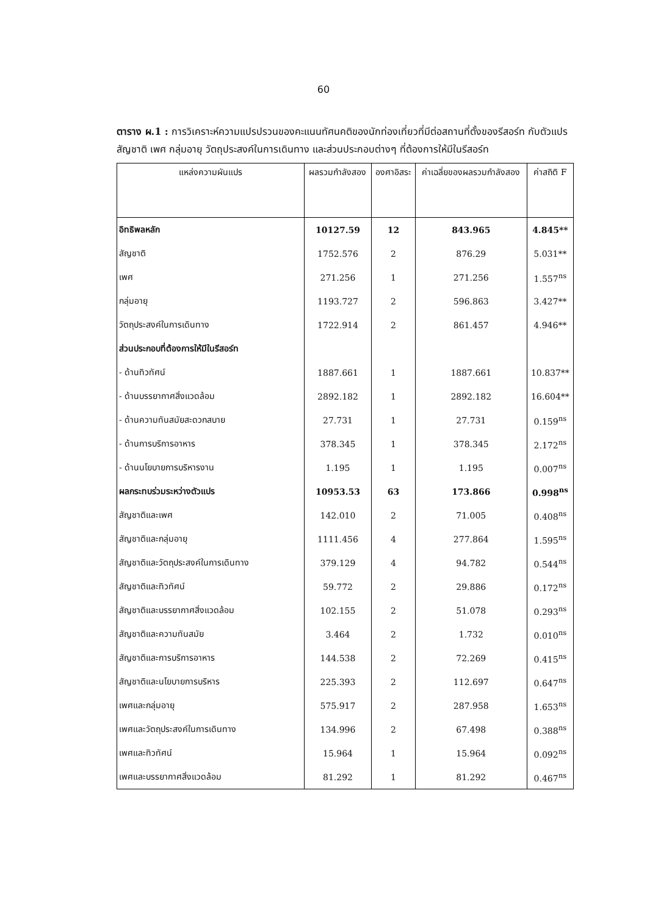60
ตาราง ผ.1 : การวิเคราะห์ความแปรปรวนของคะแนนทัศนคติของนักท่องเที่ยวที่มีต่อสถานที่ตั้งของรีสอร์ท กับตัวแปรสัญชาติ เพศ กลุ่มอายุ วัตถุประสงค์ในการเดินทาง และส่วนประกอบต่างๆ ที่ต้องการให้มีในรีสอร์ท
| แหล่งความผันแปร | ผลรวมกำลังสอง | องศาอิสระ | ค่าเฉลี่ยของผลรวมกำลังสอง | ค่าสถิติ F |
| --- | --- | --- | --- | --- |
| อิทธิพลหลัก | 10127.59 | 12 | 843.965 | 4.845** |
| สัญชาติ | 1752.576 | 2 | 876.29 | 5.031** |
| เพศ | 271.256 | 1 | 271.256 | 1.557<sup>ns</sup> |
| กลุ่มอายุ | 1193.727 | 2 | 596.863 | 3.427** |
| วัตถุประสงค์ในการเดินทาง | 1722.914 | 2 | 861.457 | 4.946** |
| ส่วนประกอบที่ต้องการให้มีในรีสอร์ท | | | | |
| - ด้านทิวทัศน์ | 1887.661 | 1 | 1887.661 | 10.837** |
| - ด้านบรรยากาศสิ่งแวดล้อม | 2892.182 | 1 | 2892.182 | 16.604** |
| - ด้านความทันสมัยสะดวกสบาย | 27.731 | 1 | 27.731 | 0.159<sup>ns</sup> |
| - ด้านการบริการอาหาร | 378.345 | 1 | 378.345 | 2.172<sup>ns</sup> |
| - ด้านนโยบายการบริหารงาน | 1.195 | 1 | 1.195 | 0.007<sup>ns</sup> |
| ผลกระทบร่วมระหว่างตัวแปร | 10953.53 | 63 | 173.866 | 0.998<sup>ns</sup> |
| สัญชาติและเพศ | 142.010 | 2 | 71.005 | 0.408<sup>ns</sup> |
| สัญชาติและกลุ่มอายุ | 1111.456 | 4 | 277.864 | 1.595<sup>ns</sup> |
| สัญชาติและวัตถุประสงค์ในการเดินทาง | 379.129 | 4 | 94.782 | 0.544<sup>ns</sup> |
| สัญชาติและทิวทัศน์ | 59.772 | 2 | 29.886 | 0.172<sup>ns</sup> |
| สัญชาติและบรรยากาศสิ่งแวดล้อม | 102.155 | 2 | 51.078 | 0.293<sup>ns</sup> |
| สัญชาติและความทันสมัย | 3.464 | 2 | 1.732 | 0.010<sup>ns</sup> |
| สัญชาติและการบริการอาหาร | 144.538 | 2 | 72.269 | 0.415<sup>ns</sup> |
| สัญชาติและนโยบายการบริหาร | 225.393 | 2 | 112.697 | 0.647<sup>ns</sup> |
| เพศและกลุ่มอายุ | 575.917 | 2 | 287.958 | 1.653<sup>ns</sup> |
| เพศและวัตถุประสงค์ในการเดินทาง | 134.996 | 2 | 67.498 | 0.388<sup>ns</sup> |
| เพศและทิวทัศน์ | 15.964 | 1 | 15.964 | 0.092<sup>ns</sup> |
| เพศและบรรยากาศสิ่งแวดล้อม | 81.292 | 1 | 81.292 | 0.467<sup>ns</sup> |